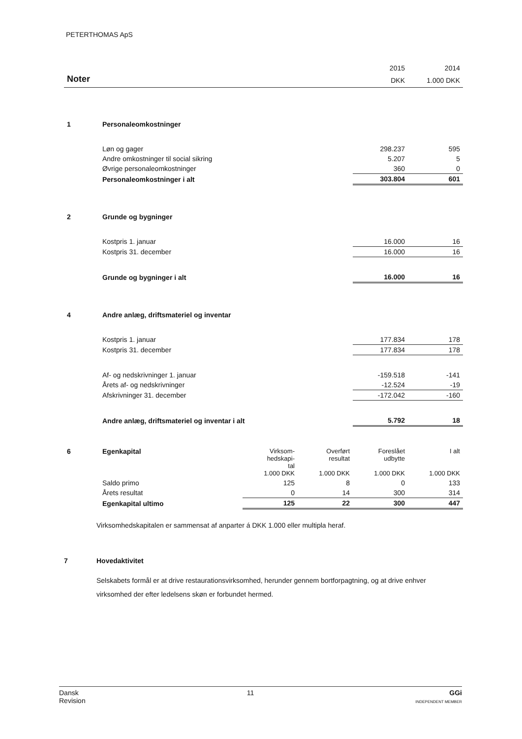PETERTHOMAS ApS
| | | 2015 | 2014 |
| Noter | | DKK | 1.000 DKK |
| 1 | Personaleomkostninger | | |
| | Løn og gager | 298.237 | 595 |
| | Andre omkostninger til social sikring | 5.207 | 5 |
| | Øvrige personaleomkostninger | 360 | 0 |
| | Personaleomkostninger i alt | 303.804 | 601 |
| 2 | Grunde og bygninger | | |
| | Kostpris 1. januar | 16.000 | 16 |
| | Kostpris 31. december | 16.000 | 16 |
| | Grunde og bygninger i alt | 16.000 | 16 |
| 4 | Andre anlæg, driftsmateriel og inventar | | |
| | Kostpris 1. januar | 177.834 | 178 |
| | Kostpris 31. december | 177.834 | 178 |
| | Af- og nedskrivninger 1. januar | -159.518 | -141 |
| | Årets af- og nedskrivninger | -12.524 | -19 |
| | Afskrivninger 31. december | -172.042 | -160 |
| | Andre anlæg, driftsmateriel og inventar i alt | 5.792 | 18 |
| 6 | Egenkapital | Virksom- hedskapi- tal 1.000 DKK | Overført resultat 1.000 DKK | Foreslået udbytte 1.000 DKK | I alt 1.000 DKK |
| | Saldo primo | 125 | 8 | 0 | 133 |
| | Årets resultat | 0 | 14 | 300 | 314 |
| | Egenkapital ultimo | 125 | 22 | 300 | 447 |
Virksomhedskapitalen er sammensat af anparter á DKK 1.000 eller multipla heraf.
7 Hovedaktivitet
Selskabets formål er at drive restaurationsvirksomhed, herunder gennem bortforpagtning, og at drive enhver virksomhed der efter ledelsens skøn er forbundet hermed.
Dansk
Revision
11 GGi
INDEPENDENT MEMBER